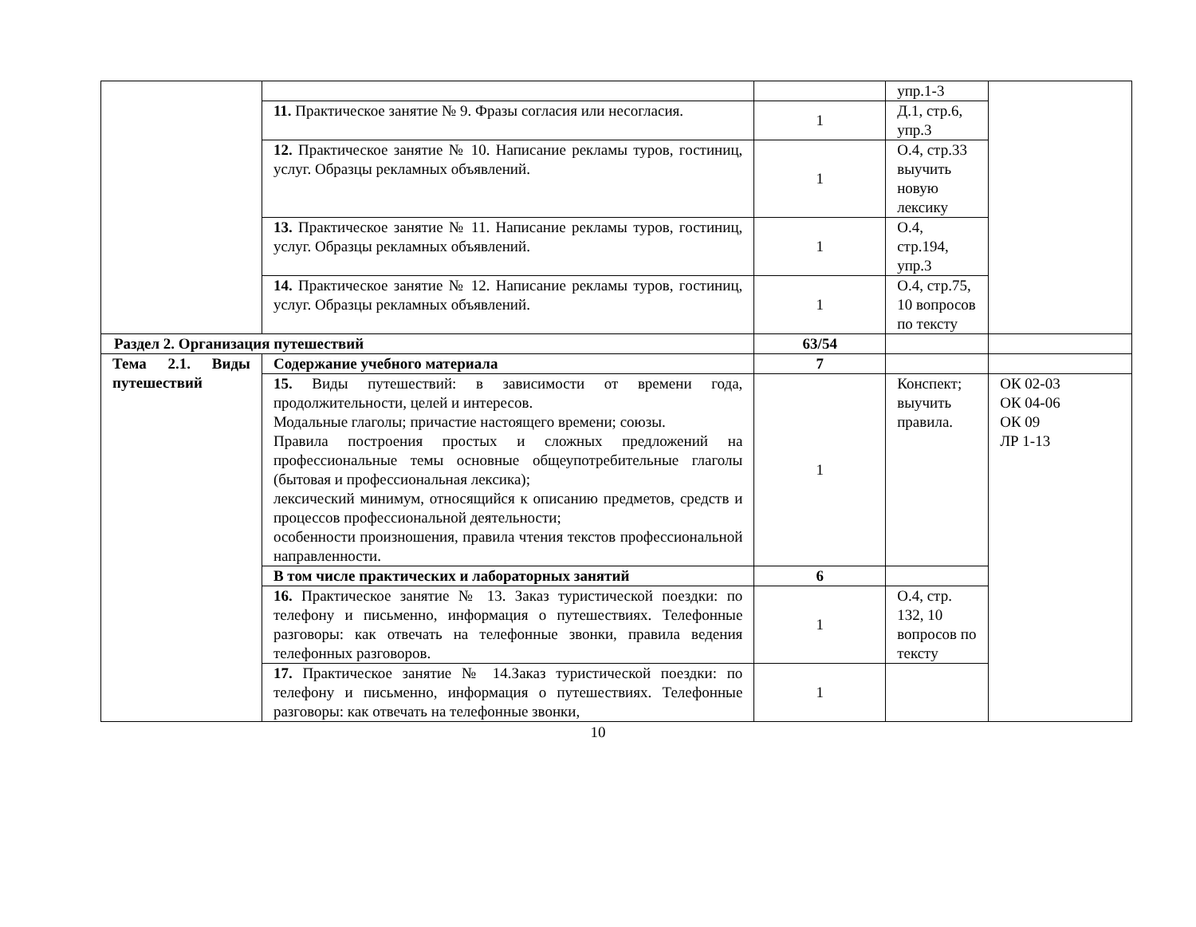| | | | упр.1-3 | |
| | 11. Практическое занятие № 9. Фразы согласия или несогласия. | 1 | Д.1, стр.6, упр.3 | |
| | 12. Практическое занятие № 10. Написание рекламы туров, гостиниц, услуг. Образцы рекламных объявлений. | 1 | О.4, стр.33 выучить новую лексику | |
| | 13. Практическое занятие № 11. Написание рекламы туров, гостиниц, услуг. Образцы рекламных объявлений. | 1 | О.4, стр.194, упр.3 | |
| | 14. Практическое занятие № 12. Написание рекламы туров, гостиниц, услуг. Образцы рекламных объявлений. | 1 | О.4, стр.75, 10 вопросов по тексту | |
| Раздел 2. Организация путешествий | | 63/54 | | |
| Тема 2.1. Виды путешествий | Содержание учебного материала | 7 | | |
| | 15. Виды путешествий: в зависимости от времени года, продолжительности, целей и интересов. Модальные глаголы; причастие настоящего времени; союзы. Правила построения простых и сложных предложений на профессиональные темы основные общеупотребительные глаголы (бытовая и профессиональная лексика); лексический минимум, относящийся к описанию предметов, средств и процессов профессиональной деятельности; особенности произношения, правила чтения текстов профессиональной направленности. | 1 | Конспект; выучить правила. | ОК 02-03 ОК 04-06 ОК 09 ЛР 1-13 |
| | В том числе практических и лабораторных занятий | 6 | | |
| | 16. Практическое занятие № 13. Заказ туристической поездки: по телефону и письменно, информация о путешествиях. Телефонные разговоры: как отвечать на телефонные звонки, правила ведения телефонных разговоров. | 1 | О.4, стр. 132, 10 вопросов по тексту | |
| | 17. Практическое занятие № 14.Заказ туристической поездки: по телефону и письменно, информация о путешествиях. Телефонные разговоры: как отвечать на телефонные звонки, | 1 | | |
10